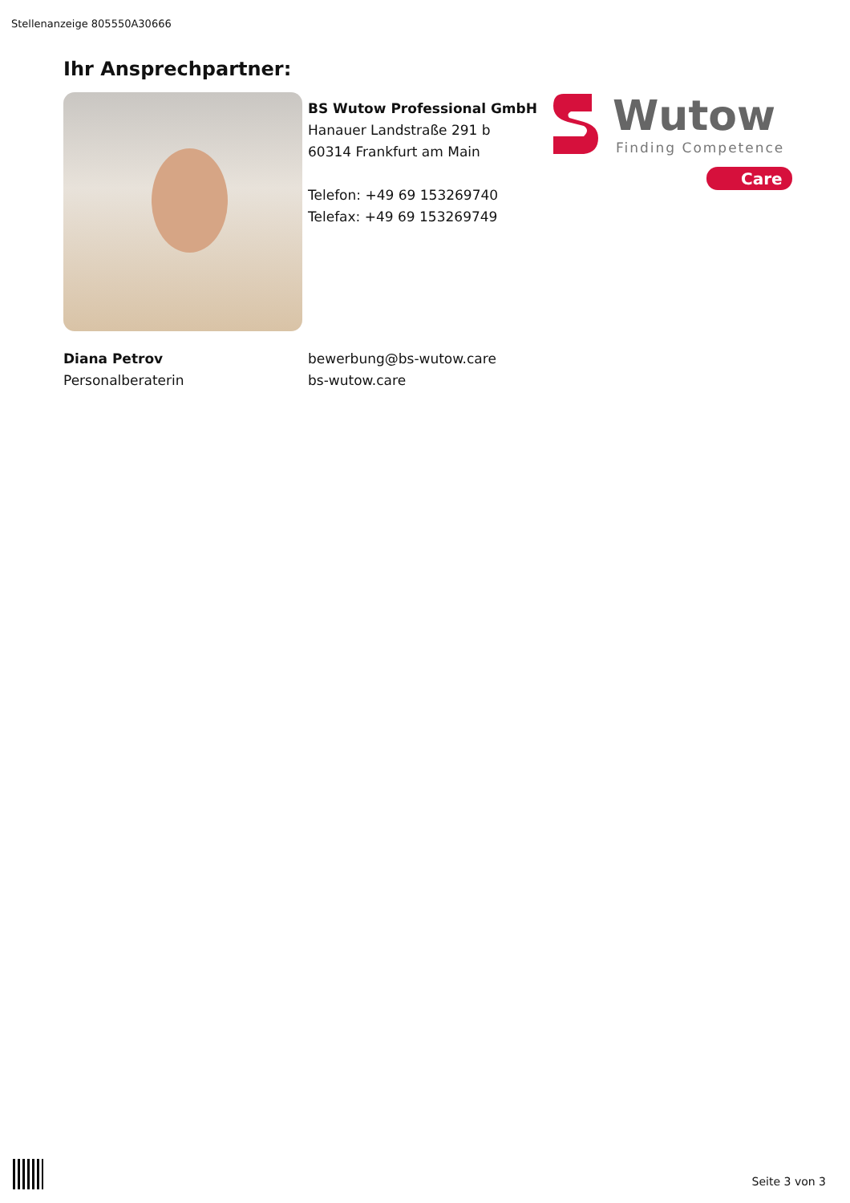Stellenanzeige 805550A30666
Ihr Ansprechpartner:
BS Wutow Professional GmbH
Hanauer Landstraße 291 b
60314 Frankfurt am Main
Telefon: +49 69 153269740
Telefax: +49 69 153269749
Wutow
Finding Competence
Care
Diana Petrov
Personalberaterin
bewerbung@bs-wutow.care
bs-wutow.care
Seite 3 von 3